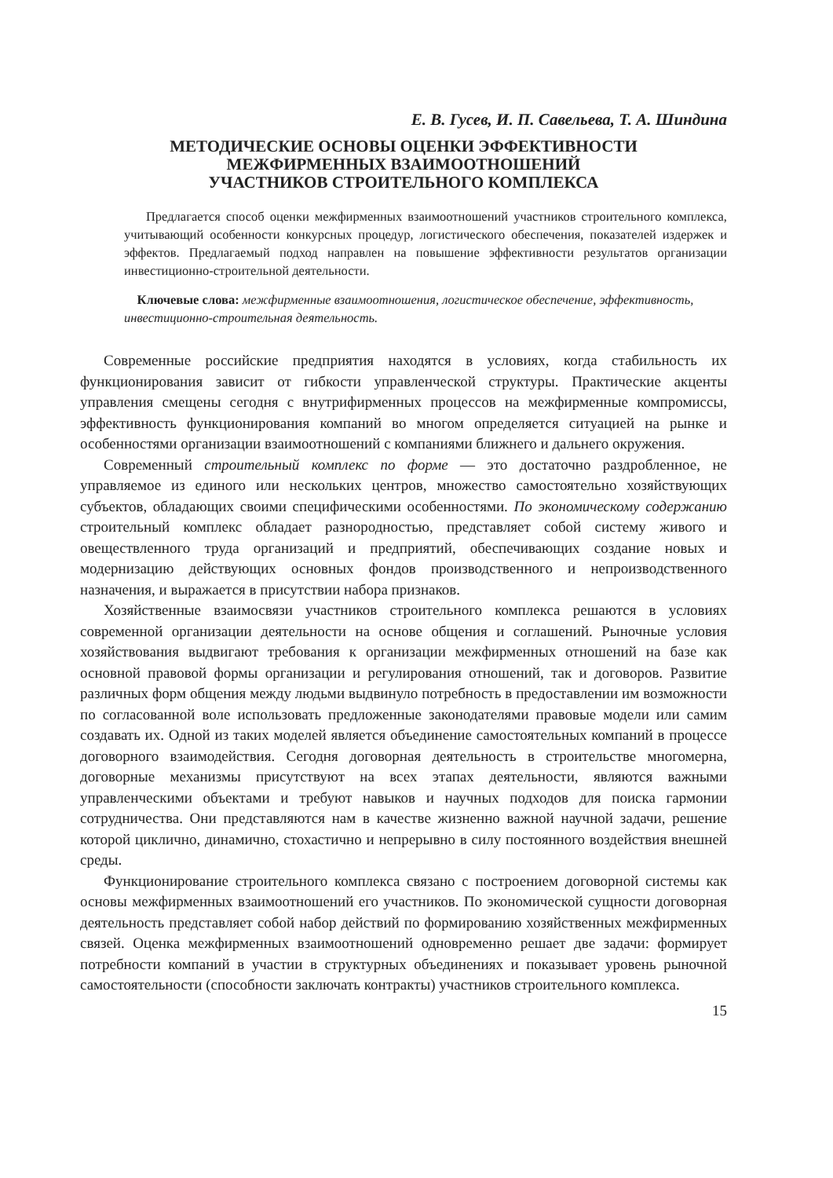Е. В. Гусев, И. П. Савельева, Т. А. Шиндина
МЕТОДИЧЕСКИЕ ОСНОВЫ ОЦЕНКИ ЭФФЕКТИВНОСТИ
МЕЖФИРМЕННЫХ ВЗАИМООТНОШЕНИЙ
УЧАСТНИКОВ СТРОИТЕЛЬНОГО КОМПЛЕКСА
Предлагается способ оценки межфирменных взаимоотношений участников строительного комплекса, учитывающий особенности конкурсных процедур, логистического обеспечения, показателей издержек и эффектов. Предлагаемый подход направлен на повышение эффективности результатов организации инвестиционно-строительной деятельности.
Ключевые слова: межфирменные взаимоотношения, логистическое обеспечение, эффективность, инвестиционно-строительная деятельность.
Современные российские предприятия находятся в условиях, когда стабильность их функционирования зависит от гибкости управленческой структуры. Практические акценты управления смещены сегодня с внутрифирменных процессов на межфирменные компромиссы, эффективность функционирования компаний во многом определяется ситуацией на рынке и особенностями организации взаимоотношений с компаниями ближнего и дальнего окружения.
Современный строительный комплекс по форме — это достаточно раздробленное, не управляемое из единого или нескольких центров, множество самостоятельно хозяйствующих субъектов, обладающих своими специфическими особенностями. По экономическому содержанию строительный комплекс обладает разнородностью, представляет собой систему живого и овеществленного труда организаций и предприятий, обеспечивающих создание новых и модернизацию действующих основных фондов производственного и непроизводственного назначения, и выражается в присутствии набора признаков.
Хозяйственные взаимосвязи участников строительного комплекса решаются в условиях современной организации деятельности на основе общения и соглашений. Рыночные условия хозяйствования выдвигают требования к организации межфирменных отношений на базе как основной правовой формы организации и регулирования отношений, так и договоров. Развитие различных форм общения между людьми выдвинуло потребность в предоставлении им возможности по согласованной воле использовать предложенные законодателями правовые модели или самим создавать их. Одной из таких моделей является объединение самостоятельных компаний в процессе договорного взаимодействия. Сегодня договорная деятельность в строительстве многомерна, договорные механизмы присутствуют на всех этапах деятельности, являются важными управленческими объектами и требуют навыков и научных подходов для поиска гармонии сотрудничества. Они представляются нам в качестве жизненно важной научной задачи, решение которой циклично, динамично, стохастично и непрерывно в силу постоянного воздействия внешней среды.
Функционирование строительного комплекса связано с построением договорной системы как основы межфирменных взаимоотношений его участников. По экономической сущности договорная деятельность представляет собой набор действий по формированию хозяйственных межфирменных связей. Оценка межфирменных взаимоотношений одновременно решает две задачи: формирует потребности компаний в участии в структурных объединениях и показывает уровень рыночной самостоятельности (способности заключать контракты) участников строительного комплекса.
15